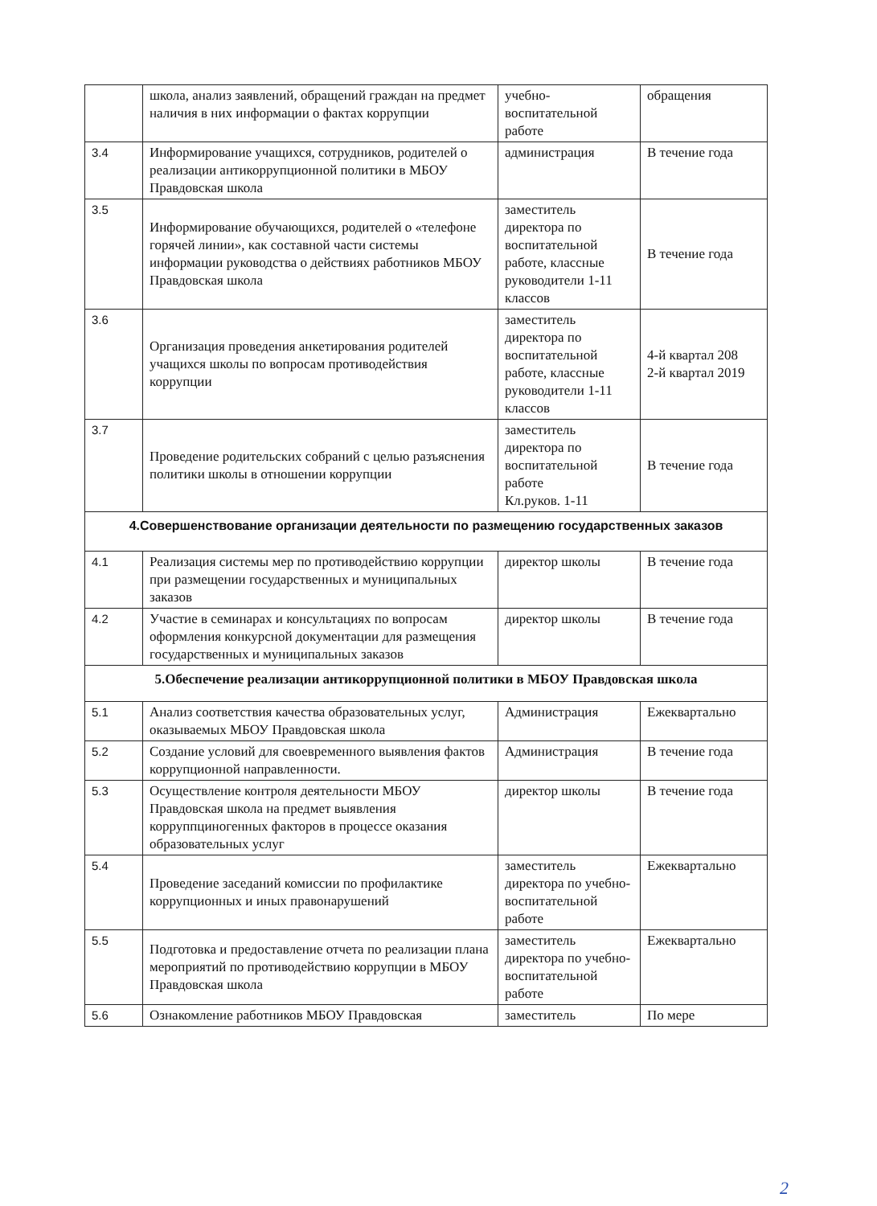| | школа, анализ заявлений, обращений граждан на предмет наличия в них информации о фактах коррупции | учебно-воспитательной работе | обращения |
| 3.4 | Информирование учащихся, сотрудников, родителей о реализации антикоррупционной политики в МБОУ Правдовская школа | администрация | В течение года |
| 3.5 | Информирование обучающихся, родителей о «телефоне горячей линии», как составной части системы информации руководства о действиях работников МБОУ Правдовская школа | заместитель директора по воспитательной работе, классные руководители 1-11 классов | В течение года |
| 3.6 | Организация проведения анкетирования родителей учащихся школы по вопросам противодействия коррупции | заместитель директора по воспитательной работе, классные руководители 1-11 классов | 4-й квартал 208 2-й квартал 2019 |
| 3.7 | Проведение родительских собраний с целью разъяснения политики школы в отношении коррупции | заместитель директора по воспитательной работе Кл.руков. 1-11 | В течение года |
| 4.Совершенствование организации деятельности по размещению государственных заказов | | | |
| 4.1 | Реализация системы мер по противодействию коррупции при размещении государственных и муниципальных заказов | директор школы | В течение года |
| 4.2 | Участие в семинарах и консультациях по вопросам оформления конкурсной документации для размещения государственных и муниципальных заказов | директор школы | В течение года |
| 5.Обеспечение реализации антикоррупционной политики в МБОУ Правдовская школа | | | |
| 5.1 | Анализ соответствия качества образовательных услуг, оказываемых МБОУ Правдовская школа | Администрация | Ежеквартально |
| 5.2 | Создание условий для своевременного выявления фактов коррупционной направленности. | Администрация | В течение года |
| 5.3 | Осуществление контроля деятельности МБОУ Правдовская школа на предмет выявления корруппциногенных факторов в процессе оказания образовательных услуг | директор школы | В течение года |
| 5.4 | Проведение заседаний комиссии по профилактике коррупционных и иных правонарушений | заместитель директора по учебно-воспитательной работе | Ежеквартально |
| 5.5 | Подготовка и предоставление отчета по реализации плана мероприятий по противодействию коррупции в МБОУ Правдовская школа | заместитель директора по учебно-воспитательной работе | Ежеквартально |
| 5.6 | Ознакомление работников МБОУ Правдовская | заместитель | По мере |
2